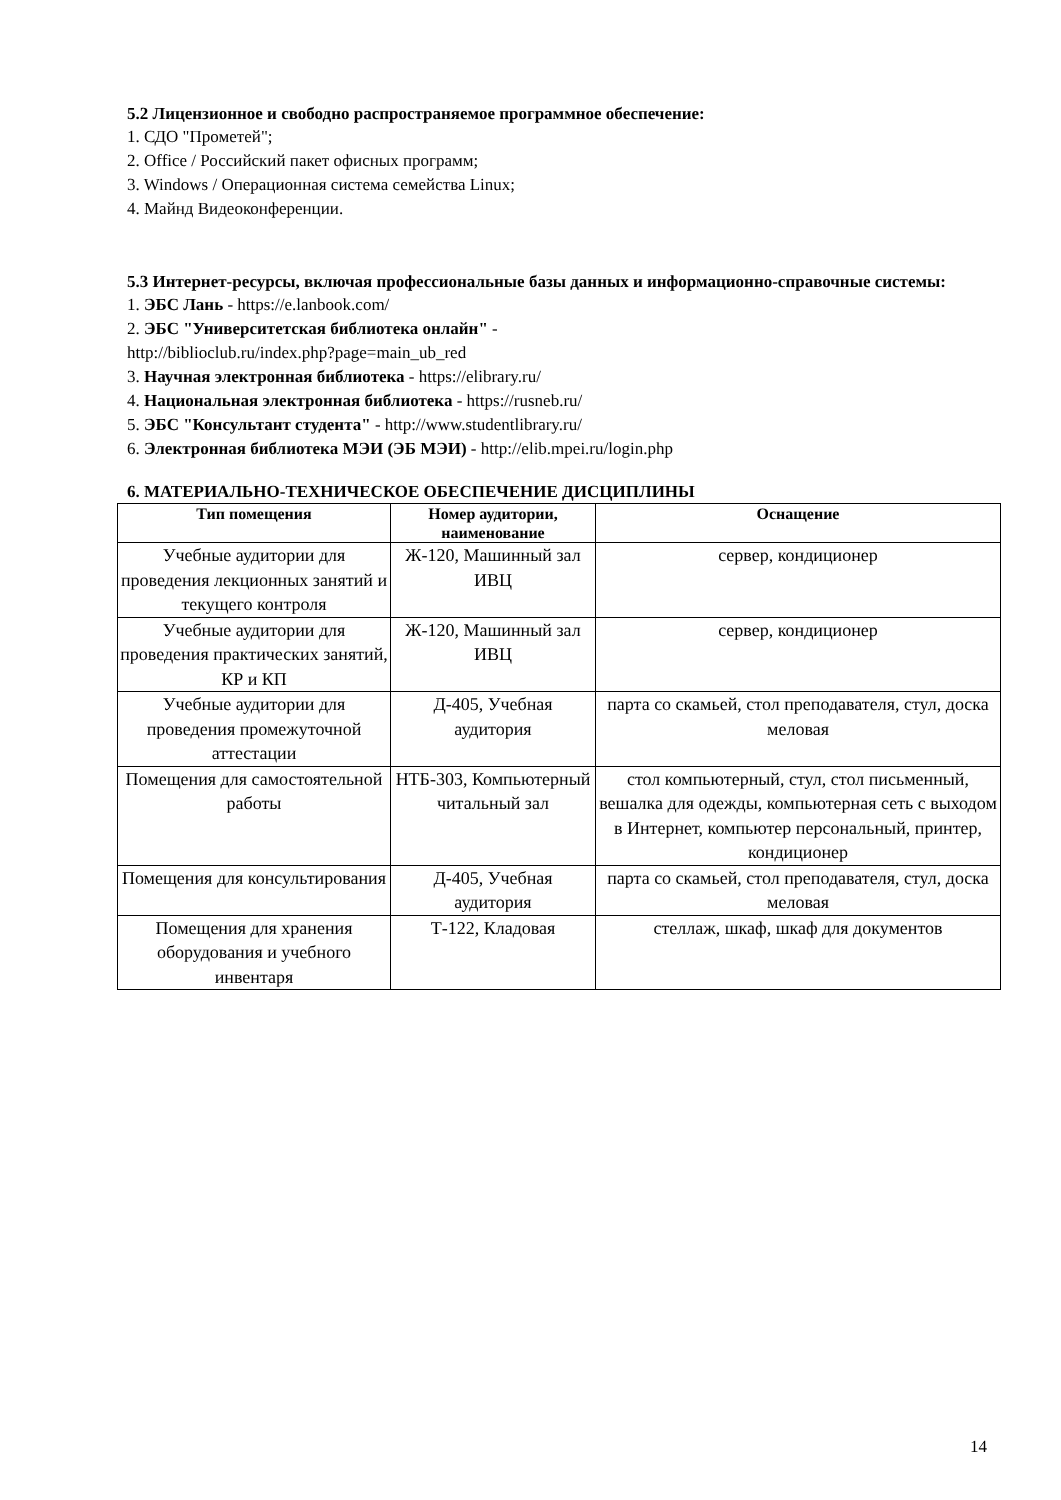5.2 Лицензионное и свободно распространяемое программное обеспечение:
1. СДО "Прометей";
2. Office / Российский пакет офисных программ;
3. Windows / Операционная система семейства Linux;
4. Майнд Видеоконференции.
5.3 Интернет-ресурсы, включая профессиональные базы данных и информационно-справочные системы:
1. ЭБС Лань - https://e.lanbook.com/
2. ЭБС "Университетская библиотека онлайн" -
http://biblioclub.ru/index.php?page=main_ub_red
3. Научная электронная библиотека - https://elibrary.ru/
4. Национальная электронная библиотека - https://rusneb.ru/
5. ЭБС "Консультант студента" - http://www.studentlibrary.ru/
6. Электронная библиотека МЭИ (ЭБ МЭИ) - http://elib.mpei.ru/login.php
6. МАТЕРИАЛЬНО-ТЕХНИЧЕСКОЕ ОБЕСПЕЧЕНИЕ ДИСЦИПЛИНЫ
| Тип помещения | Номер аудитории, наименование | Оснащение |
| --- | --- | --- |
| Учебные аудитории для проведения лекционных занятий и текущего контроля | Ж-120, Машинный зал ИВЦ | сервер, кондиционер |
| Учебные аудитории для проведения практических занятий, КР и КП | Ж-120, Машинный зал ИВЦ | сервер, кондиционер |
| Учебные аудитории для проведения промежуточной аттестации | Д-405, Учебная аудитория | парта со скамьей, стол преподавателя, стул, доска меловая |
| Помещения для самостоятельной работы | НТБ-303, Компьютерный читальный зал | стол компьютерный, стул, стол письменный, вешалка для одежды, компьютерная сеть с выходом в Интернет, компьютер персональный, принтер, кондиционер |
| Помещения для консультирования | Д-405, Учебная аудитория | парта со скамьей, стол преподавателя, стул, доска меловая |
| Помещения для хранения оборудования и учебного инвентаря | Т-122, Кладовая | стеллаж, шкаф, шкаф для документов |
14